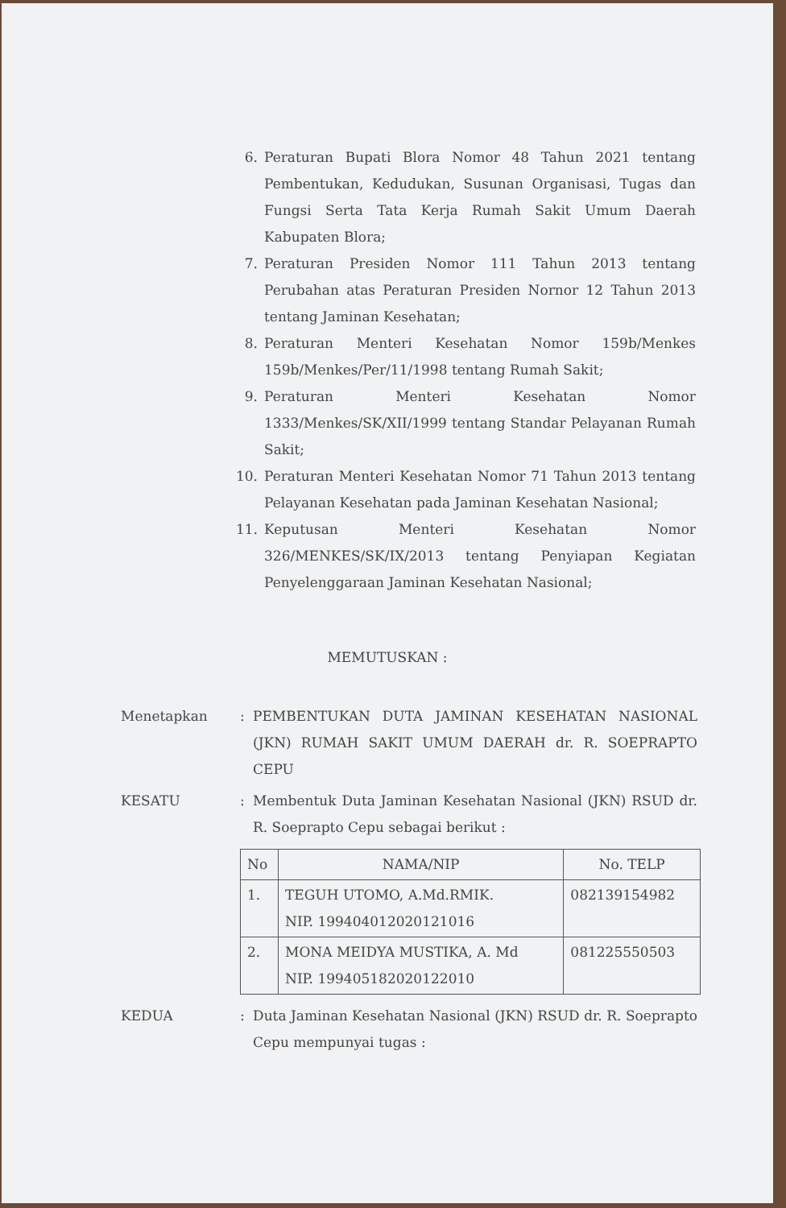6. Peraturan Bupati Blora Nomor 48 Tahun 2021 tentang Pembentukan, Kedudukan, Susunan Organisasi, Tugas dan Fungsi Serta Tata Kerja Rumah Sakit Umum Daerah Kabupaten Blora;
7. Peraturan Presiden Nomor 111 Tahun 2013 tentang Perubahan atas Peraturan Presiden Nornor 12 Tahun 2013 tentang Jaminan Kesehatan;
8. Peraturan Menteri Kesehatan Nomor 159b/Menkes 159b/Menkes/Per/11/1998 tentang Rumah Sakit;
9. Peraturan Menteri Kesehatan Nomor 1333/Menkes/SK/XII/1999 tentang Standar Pelayanan Rumah Sakit;
10. Peraturan Menteri Kesehatan Nomor 71 Tahun 2013 tentang Pelayanan Kesehatan pada Jaminan Kesehatan Nasional;
11. Keputusan Menteri Kesehatan Nomor 326/MENKES/SK/IX/2013 tentang Penyiapan Kegiatan Penyelenggaraan Jaminan Kesehatan Nasional;
MEMUTUSKAN :
Menetapkan: PEMBENTUKAN DUTA JAMINAN KESEHATAN NASIONAL (JKN) RUMAH SAKIT UMUM DAERAH dr. R. SOEPRAPTO CEPU
KESATU: Membentuk Duta Jaminan Kesehatan Nasional (JKN) RSUD dr. R. Soeprapto Cepu sebagai berikut :
| No | NAMA/NIP | No. TELP |
| --- | --- | --- |
| 1. | TEGUH UTOMO, A.Md.RMIK. NIP. 199404012020121016 | 082139154982 |
| 2. | MONA MEIDYA MUSTIKA, A. Md NIP. 199405182020122010 | 081225550503 |
KEDUA: Duta Jaminan Kesehatan Nasional (JKN) RSUD dr. R. Soeprapto Cepu mempunyai tugas :